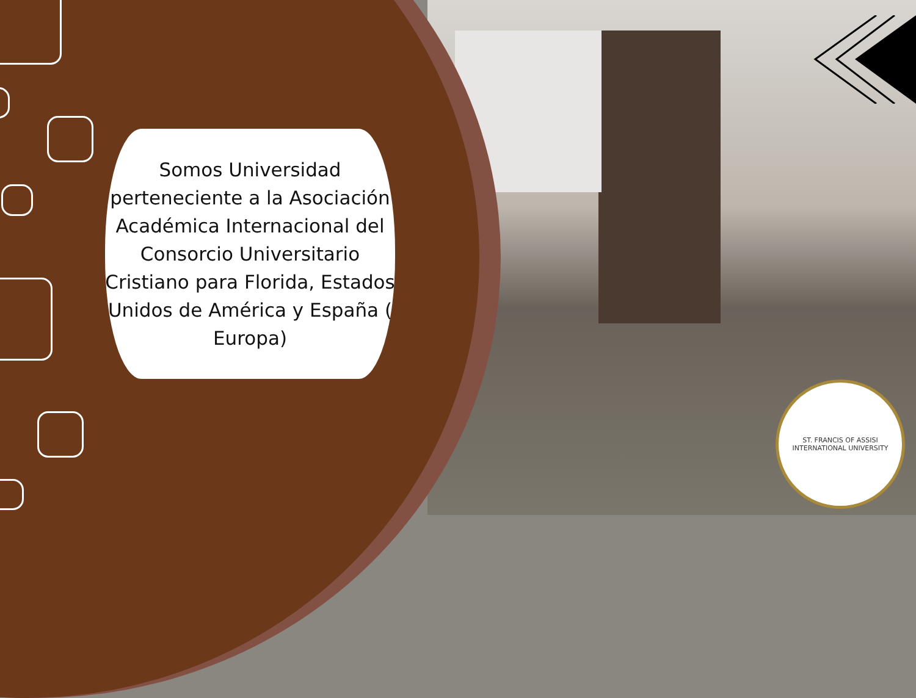Somos Universidad perteneciente a la Asociación Académica Internacional del Consorcio Universitario Cristiano para Florida, Estados Unidos de América y España ( Europa)
ST. FRANCIS OF ASSISI
INTERNATIONAL UNIVERSITY